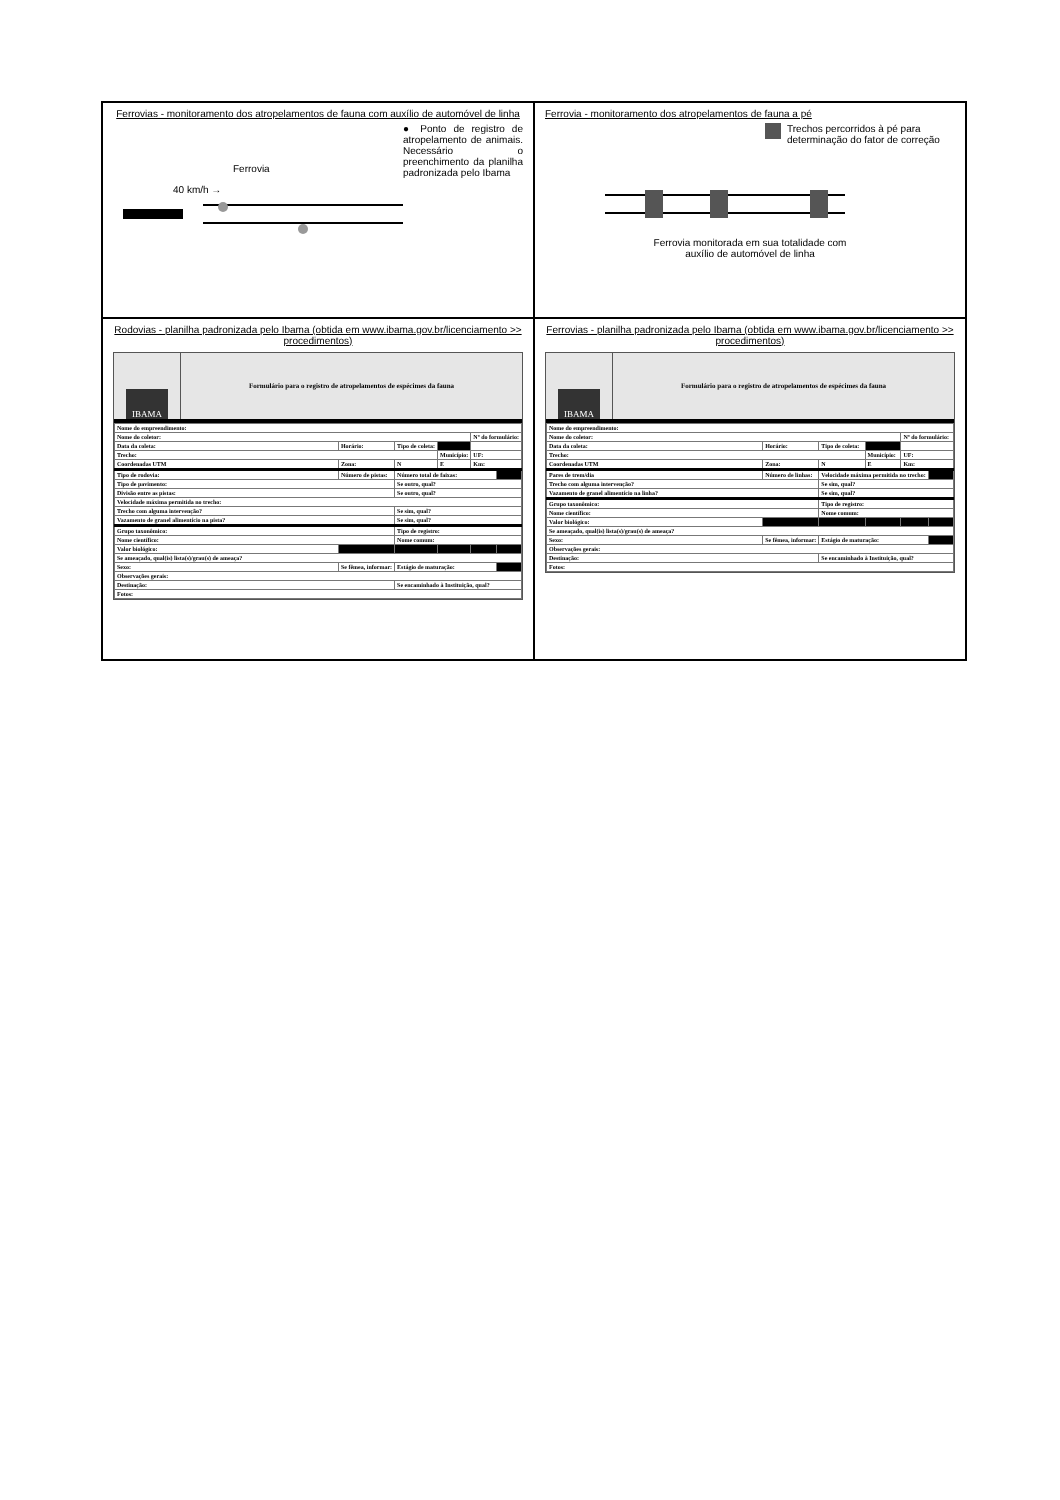Ferrovias - monitoramento dos atropelamentos de fauna com auxílio de automóvel de linha
Ferrovia
40 km/h →
● Ponto de registro de atropelamento de animais. Necessário o preenchimento da planilha padronizada pelo Ibama
Ferrovia - monitoramento dos atropelamentos de fauna a pé
Trechos percorridos à pé para determinação do fator de correção
Ferrovia monitorada em sua totalidade com
auxílio de automóvel de linha
Rodovias - planilha padronizada pelo Ibama (obtida em www.ibama.gov.br/licenciamento >> procedimentos)
IBAMA
Formulário para o registro de atropelamentos de espécimes da fauna
| Nome do empreendimento: | | | | | |
| Nome do coletor: | | | | Nº do formulário: | |
| Data da coleta: | Horário: | Tipo de coleta: | | | |
| Trecho: | | | Município: | UF: | |
| Coordenadas UTM | Zona: | N | E | Km: | |
| Tipo de rodovia: | Número de pistas: | Número total de faixas: | | | |
| Tipo de pavimento: | | Se outro, qual? | | | |
| Divisão entre as pistas: | | Se outro, qual? | | | |
| Velocidade máxima permitida no trecho: | | | | | |
| Trecho com alguma intervenção? | | Se sim, qual? | | | |
| Vazamento de granel alimentício na pista? | | Se sim, qual? | | | |
| Grupo taxonômico: | | Tipo de registro: | | | |
| Nome científico: | | Nome comum: | | | |
| Valor biológico: | | | | | |
| Se ameaçado, qual(is) lista(s)/grau(s) de ameaça? | | | | | |
| Sexo: | Se fêmea, informar: | Estágio de maturação: | | | |
| Observações gerais: | | | | | |
| Destinação: | | Se encaminhado à Instituição, qual? | | | |
| Fotos: | | | | | |
Ferrovias - planilha padronizada pelo Ibama (obtida em www.ibama.gov.br/licenciamento >> procedimentos)
IBAMA
Formulário para o registro de atropelamentos de espécimes da fauna
| Nome do empreendimento: | | | | | |
| Nome do coletor: | | | | Nº do formulário: | |
| Data da coleta: | Horário: | Tipo de coleta: | | | |
| Trecho: | | | Município: | UF: | |
| Coordenadas UTM | Zona: | N | E | Km: | |
| Pares de trem/dia | Número de linhas: | Velocidade máxima permitida no trecho: | | | |
| Trecho com alguma intervenção? | | Se sim, qual? | | | |
| Vazamento de granel alimentício na linha? | | Se sim, qual? | | | |
| Grupo taxonômico: | | Tipo de registro: | | | |
| Nome científico: | | Nome comum: | | | |
| Valor biológico: | | | | | |
| Se ameaçado, qual(is) lista(s)/grau(s) de ameaça? | | | | | |
| Sexo: | Se fêmea, informar: | Estágio de maturação: | | | |
| Observações gerais: | | | | | |
| Destinação: | | Se encaminhado à Instituição, qual? | | | |
| Fotos: | | | | | |